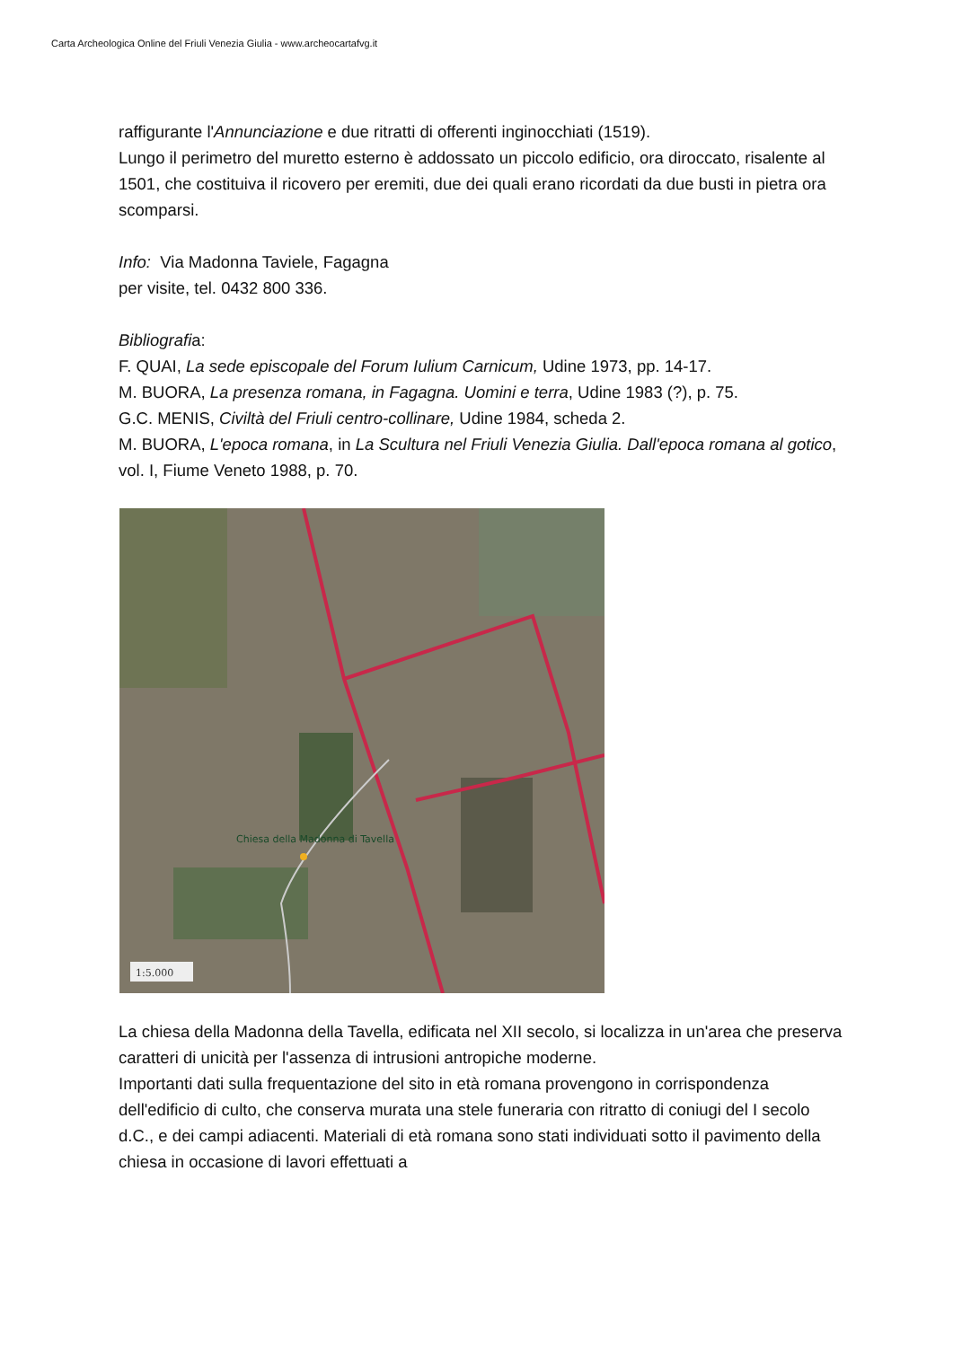Carta Archeologica Online del Friuli Venezia Giulia - www.archeocartafvg.it
raffigurante l'Annunciazione e due ritratti di offerenti inginocchiati (1519).
Lungo il perimetro del muretto esterno è addossato un piccolo edificio, ora diroccato, risalente al 1501, che costituiva il ricovero per eremiti, due dei quali erano ricordati da due busti in pietra ora scomparsi.
Info: Via Madonna Taviele, Fagagna
per visite, tel. 0432 800 336.
Bibliografia:
F. QUAI, La sede episcopale del Forum Iulium Carnicum, Udine 1973, pp. 14-17.
M. BUORA, La presenza romana, in Fagagna. Uomini e terra, Udine 1983 (?), p. 75.
G.C. MENIS, Civiltà del Friuli centro-collinare, Udine 1984, scheda 2.
M. BUORA, L'epoca romana, in La Scultura nel Friuli Venezia Giulia. Dall'epoca romana al gotico, vol. I, Fiume Veneto 1988, p. 70.
1:5.000
Chiesa della Madonna di Tavella
La chiesa della Madonna della Tavella, edificata nel XII secolo, si localizza in un'area che preserva caratteri di unicità per l'assenza di intrusioni antropiche moderne.
Importanti dati sulla frequentazione del sito in età romana provengono in corrispondenza dell'edificio di culto, che conserva murata una stele funeraria con ritratto di coniugi del I secolo d.C., e dei campi adiacenti. Materiali di età romana sono stati individuati sotto il pavimento della chiesa in occasione di lavori effettuati a